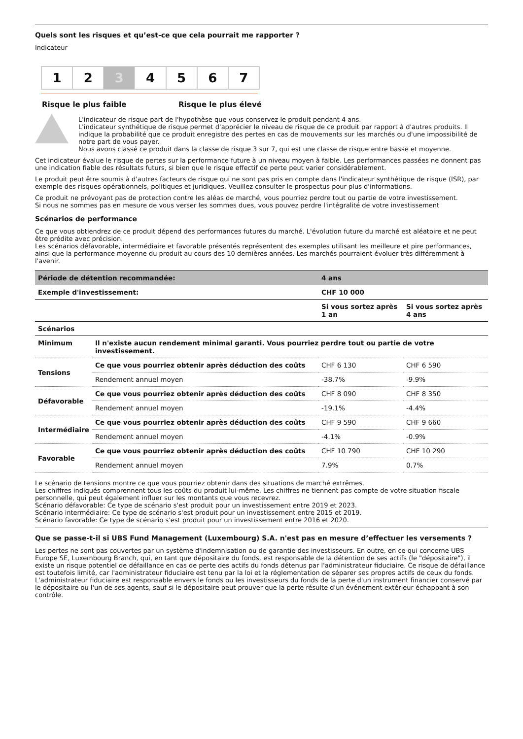Quels sont les risques et qu’est-ce que cela pourrait me rapporter ?
Indicateur
1 2 3 4 5 6 7
Risque le plus faible Risque le plus élevé
L'indicateur de risque part de l'hypothèse que vous conservez le produit pendant 4 ans.
L'indicateur synthétique de risque permet d'apprécier le niveau de risque de ce produit par rapport à d'autres produits. Il indique la probabilité que ce produit enregistre des pertes en cas de mouvements sur les marchés ou d'une impossibilité de notre part de vous payer.
Nous avons classé ce produit dans la classe de risque 3 sur 7, qui est une classe de risque entre basse et moyenne.
Cet indicateur évalue le risque de pertes sur la performance future à un niveau moyen à faible. Les performances passées ne donnent pas une indication fiable des résultats futurs, si bien que le risque effectif de perte peut varier considérablement.
Le produit peut être soumis à d'autres facteurs de risque qui ne sont pas pris en compte dans l'indicateur synthétique de risque (ISR), par exemple des risques opérationnels, politiques et juridiques. Veuillez consulter le prospectus pour plus d'informations.
Ce produit ne prévoyant pas de protection contre les aléas de marché, vous pourriez perdre tout ou partie de votre investissement.
Si nous ne sommes pas en mesure de vous verser les sommes dues, vous pouvez perdre l'intégralité de votre investissement
Scénarios de performance
Ce que vous obtiendrez de ce produit dépend des performances futures du marché. L'évolution future du marché est aléatoire et ne peut être prédite avec précision.
Les scénarios défavorable, intermédiaire et favorable présentés représentent des exemples utilisant les meilleure et pire performances, ainsi que la performance moyenne du produit au cours des 10 dernières années. Les marchés pourraient évoluer très différemment à l'avenir.
| Période de détention recommandée: | | 4 ans | |
| --- | --- | --- | --- |
| Exemple d'investissement: | | CHF 10 000 | |
| | | Si vous sortez après 1 an | Si vous sortez après 4 ans |
| Scénarios | | | |
| Minimum | Il n'existe aucun rendement minimal garanti. Vous pourriez perdre tout ou partie de votre investissement. | | |
| Tensions | Ce que vous pourriez obtenir après déduction des coûts | CHF 6 130 | CHF 6 590 |
| | Rendement annuel moyen | -38.7% | -9.9% |
| Défavorable | Ce que vous pourriez obtenir après déduction des coûts | CHF 8 090 | CHF 8 350 |
| | Rendement annuel moyen | -19.1% | -4.4% |
| Intermédiaire | Ce que vous pourriez obtenir après déduction des coûts | CHF 9 590 | CHF 9 660 |
| | Rendement annuel moyen | -4.1% | -0.9% |
| Favorable | Ce que vous pourriez obtenir après déduction des coûts | CHF 10 790 | CHF 10 290 |
| | Rendement annuel moyen | 7.9% | 0.7% |
Le scénario de tensions montre ce que vous pourriez obtenir dans des situations de marché extrêmes.
Les chiffres indiqués comprennent tous les coûts du produit lui-même. Les chiffres ne tiennent pas compte de votre situation fiscale personnelle, qui peut également influer sur les montants que vous recevrez.
Scénario défavorable: Ce type de scénario s'est produit pour un investissement entre 2019 et 2023.
Scénario intermédiaire: Ce type de scénario s'est produit pour un investissement entre 2015 et 2019.
Scénario favorable: Ce type de scénario s'est produit pour un investissement entre 2016 et 2020.
Que se passe-t-il si UBS Fund Management (Luxembourg) S.A. n'est pas en mesure d’effectuer les versements ?
Les pertes ne sont pas couvertes par un système d'indemnisation ou de garantie des investisseurs. En outre, en ce qui concerne UBS Europe SE, Luxembourg Branch, qui, en tant que dépositaire du fonds, est responsable de la détention de ses actifs (le "dépositaire"), il existe un risque potentiel de défaillance en cas de perte des actifs du fonds détenus par l'administrateur fiduciaire. Ce risque de défaillance est toutefois limité, car l'administrateur fiduciaire est tenu par la loi et la réglementation de séparer ses propres actifs de ceux du fonds. L'administrateur fiduciaire est responsable envers le fonds ou les investisseurs du fonds de la perte d'un instrument financier conservé par le dépositaire ou l'un de ses agents, sauf si le dépositaire peut prouver que la perte résulte d'un événement extérieur échappant à son contrôle.